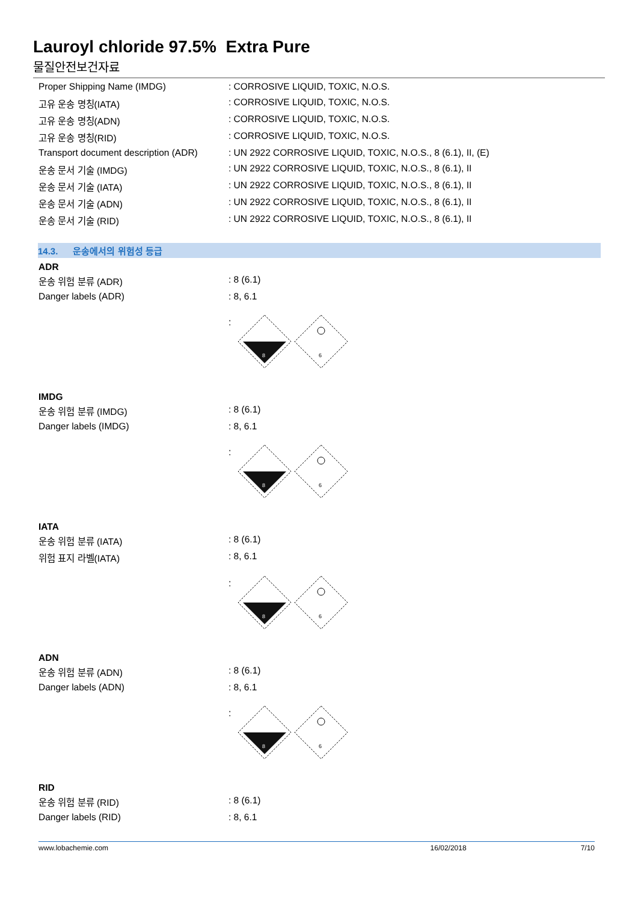Lauroyl chloride 97.5% Extra Pure
물질안전보건자료
| Proper Shipping Name (IMDG) | : CORROSIVE LIQUID, TOXIC, N.O.S. |
| 고유 운송 명칭(IATA) | : CORROSIVE LIQUID, TOXIC, N.O.S. |
| 고유 운송 명칭(ADN) | : CORROSIVE LIQUID, TOXIC, N.O.S. |
| 고유 운송 명칭(RID) | : CORROSIVE LIQUID, TOXIC, N.O.S. |
| Transport document description (ADR) | : UN 2922 CORROSIVE LIQUID, TOXIC, N.O.S., 8 (6.1), II, (E) |
| 운송 문서 기술 (IMDG) | : UN 2922 CORROSIVE LIQUID, TOXIC, N.O.S., 8 (6.1), II |
| 운송 문서 기술 (IATA) | : UN 2922 CORROSIVE LIQUID, TOXIC, N.O.S., 8 (6.1), II |
| 운송 문서 기술 (ADN) | : UN 2922 CORROSIVE LIQUID, TOXIC, N.O.S., 8 (6.1), II |
| 운송 문서 기술 (RID) | : UN 2922 CORROSIVE LIQUID, TOXIC, N.O.S., 8 (6.1), II |
14.3. 운송에서의 위험성 등급
ADR
| 운송 위험 분류 (ADR) | : 8 (6.1) |
| Danger labels (ADR) | : 8, 6.1 |
:
8
6
IMDG
| 운송 위험 분류 (IMDG) | : 8 (6.1) |
| Danger labels (IMDG) | : 8, 6.1 |
:
8
6
IATA
| 운송 위험 분류 (IATA) | : 8 (6.1) |
| 위험 표지 라벨(IATA) | : 8, 6.1 |
:
8
6
ADN
| 운송 위험 분류 (ADN) | : 8 (6.1) |
| Danger labels (ADN) | : 8, 6.1 |
:
8
6
RID
| 운송 위험 분류 (RID) | : 8 (6.1) |
| Danger labels (RID) | : 8, 6.1 |
www.lobachemie.com 16/02/2018 7/10